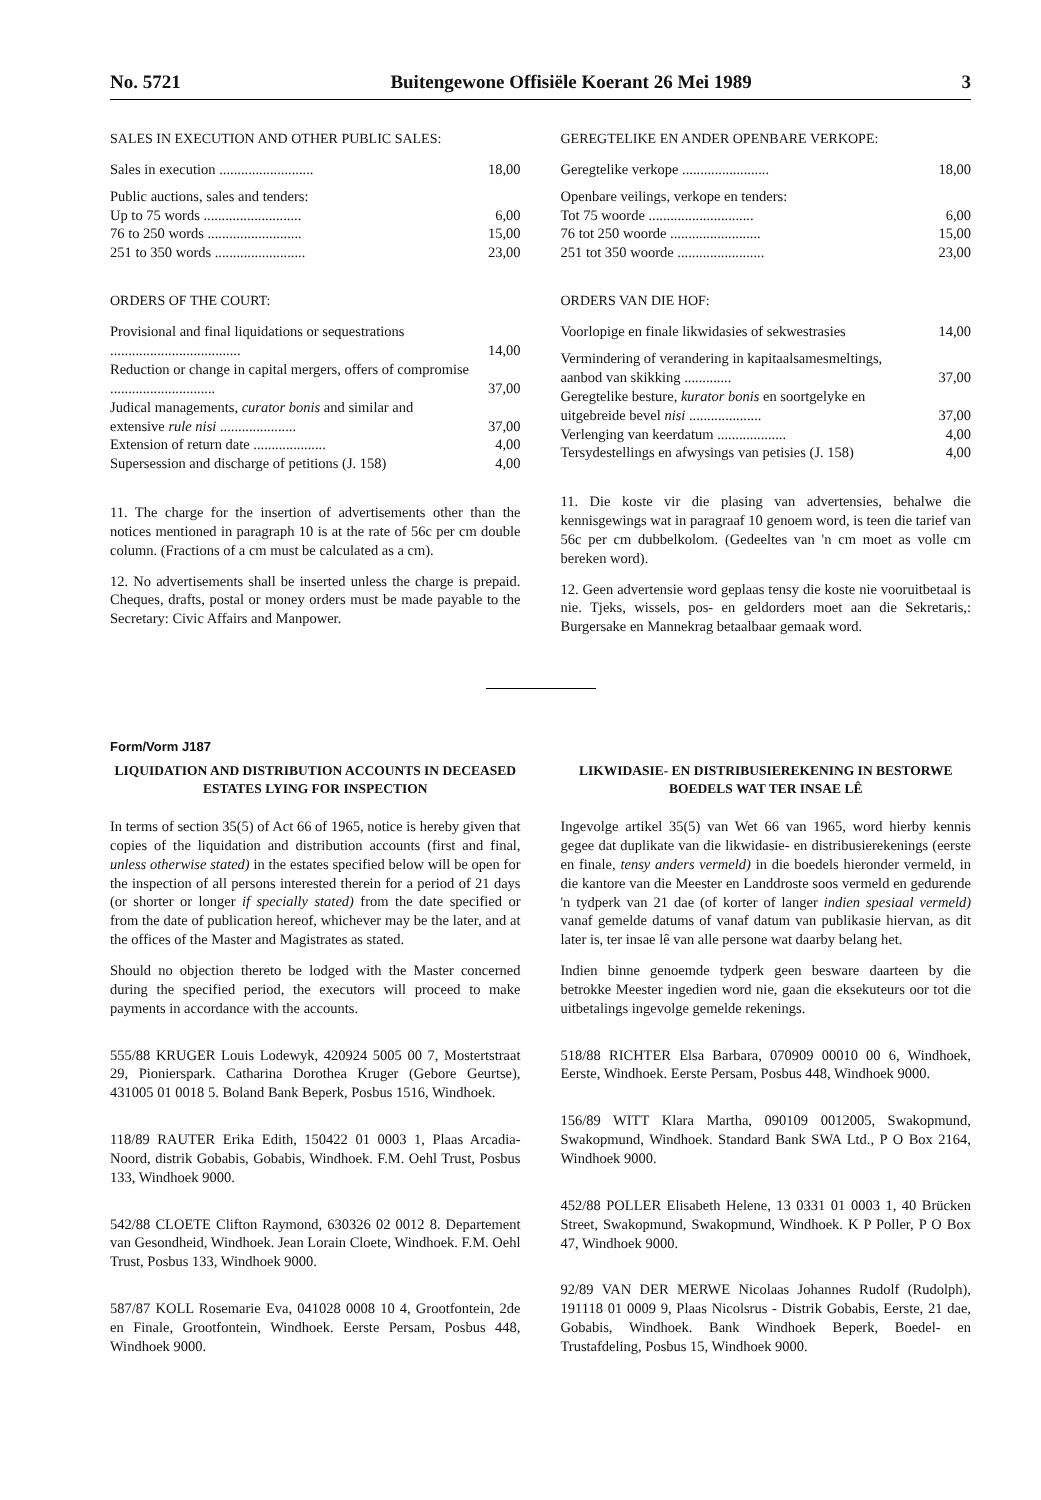No. 5721 Buitengewone Offisiële Koerant 26 Mei 1989 3
SALES IN EXECUTION AND OTHER PUBLIC SALES:
| Sales in execution .......................... | 18,00 |
| Public auctions, sales and tenders: | |
| Up to 75 words ........................... | 6,00 |
| 76 to 250 words .......................... | 15,00 |
| 251 to 350 words ......................... | 23,00 |
ORDERS OF THE COURT:
| Provisional and final liquidations or sequestrations .................................... | 14,00 |
| Reduction or change in capital mergers, offers of compromise ............................. | 37,00 |
| Judical managements, curator bonis and similar and extensive rule nisi ..................... | 37,00 |
| Extension of return date .................... | 4,00 |
| Supersession and discharge of petitions (J. 158) | 4,00 |
11. The charge for the insertion of advertisements other than the notices mentioned in paragraph 10 is at the rate of 56c per cm double column. (Fractions of a cm must be calculated as a cm).
12. No advertisements shall be inserted unless the charge is prepaid. Cheques, drafts, postal or money orders must be made payable to the Secretary: Civic Affairs and Manpower.
GEREGTELIKE EN ANDER OPENBARE VERKOPE:
| Geregtelike verkope ........................ | 18,00 |
| Openbare veilings, verkope en tenders: | |
| Tot 75 woorde ............................. | 6,00 |
| 76 tot 250 woorde ......................... | 15,00 |
| 251 tot 350 woorde ........................ | 23,00 |
ORDERS VAN DIE HOF:
| Voorlopige en finale likwidasies of sekwestrasies | 14,00 |
| Vermindering of verandering in kapitaalsamesmeltings, aanbod van skikking ............. | 37,00 |
| Geregtelike besture, kurator bonis en soortgelyke en uitgebreide bevel nisi .................... | 37,00 |
| Verlenging van keerdatum ................... | 4,00 |
| Tersydestellings en afwysings van petisies (J. 158) | 4,00 |
11. Die koste vir die plasing van advertensies, behalwe die kennisgewings wat in paragraaf 10 genoem word, is teen die tarief van 56c per cm dubbelkolom. (Gedeeltes van 'n cm moet as volle cm bereken word).
12. Geen advertensie word geplaas tensy die koste nie vooruitbetaal is nie. Tjeks, wissels, pos- en geldorders moet aan die Sekretaris,: Burgersake en Mannekrag betaalbaar gemaak word.
Form/Vorm J187
LIQUIDATION AND DISTRIBUTION ACCOUNTS IN DECEASED ESTATES LYING FOR INSPECTION
In terms of section 35(5) of Act 66 of 1965, notice is hereby given that copies of the liquidation and distribution accounts (first and final, unless otherwise stated) in the estates specified below will be open for the inspection of all persons interested therein for a period of 21 days (or shorter or longer if specially stated) from the date specified or from the date of publication hereof, whichever may be the later, and at the offices of the Master and Magistrates as stated.
Should no objection thereto be lodged with the Master concerned during the specified period, the executors will proceed to make payments in accordance with the accounts.
555/88 KRUGER Louis Lodewyk, 420924 5005 00 7, Mostertstraat 29, Pionierspark. Catharina Dorothea Kruger (Gebore Geurtse), 431005 01 0018 5. Boland Bank Beperk, Posbus 1516, Windhoek.
118/89 RAUTER Erika Edith, 150422 01 0003 1, Plaas Arcadia-Noord, distrik Gobabis, Gobabis, Windhoek. F.M. Oehl Trust, Posbus 133, Windhoek 9000.
542/88 CLOETE Clifton Raymond, 630326 02 0012 8. Departement van Gesondheid, Windhoek. Jean Lorain Cloete, Windhoek. F.M. Oehl Trust, Posbus 133, Windhoek 9000.
587/87 KOLL Rosemarie Eva, 041028 0008 10 4, Grootfontein, 2de en Finale, Grootfontein, Windhoek. Eerste Persam, Posbus 448, Windhoek 9000.
LIKWIDASIE- EN DISTRIBUSIEREKENING IN BESTORWE BOEDELS WAT TER INSAE LÊ
Ingevolge artikel 35(5) van Wet 66 van 1965, word hierby kennis gegee dat duplikate van die likwidasie- en distribusierekenings (eerste en finale, tensy anders vermeld) in die boedels hieronder vermeld, in die kantore van die Meester en Landdroste soos vermeld en gedurende 'n tydperk van 21 dae (of korter of langer indien spesiaal vermeld) vanaf gemelde datums of vanaf datum van publikasie hiervan, as dit later is, ter insae lê van alle persone wat daarby belang het.
Indien binne genoemde tydperk geen besware daarteen by die betrokke Meester ingedien word nie, gaan die eksekuteurs oor tot die uitbetalings ingevolge gemelde rekenings.
518/88 RICHTER Elsa Barbara, 070909 00010 00 6, Windhoek, Eerste, Windhoek. Eerste Persam, Posbus 448, Windhoek 9000.
156/89 WITT Klara Martha, 090109 0012005, Swakopmund, Swakopmund, Windhoek. Standard Bank SWA Ltd., P O Box 2164, Windhoek 9000.
452/88 POLLER Elisabeth Helene, 13 0331 01 0003 1, 40 Brücken Street, Swakopmund, Swakopmund, Windhoek. K P Poller, P O Box 47, Windhoek 9000.
92/89 VAN DER MERWE Nicolaas Johannes Rudolf (Rudolph), 191118 01 0009 9, Plaas Nicolsrus - Distrik Gobabis, Eerste, 21 dae, Gobabis, Windhoek. Bank Windhoek Beperk, Boedel- en Trustafdeling, Posbus 15, Windhoek 9000.